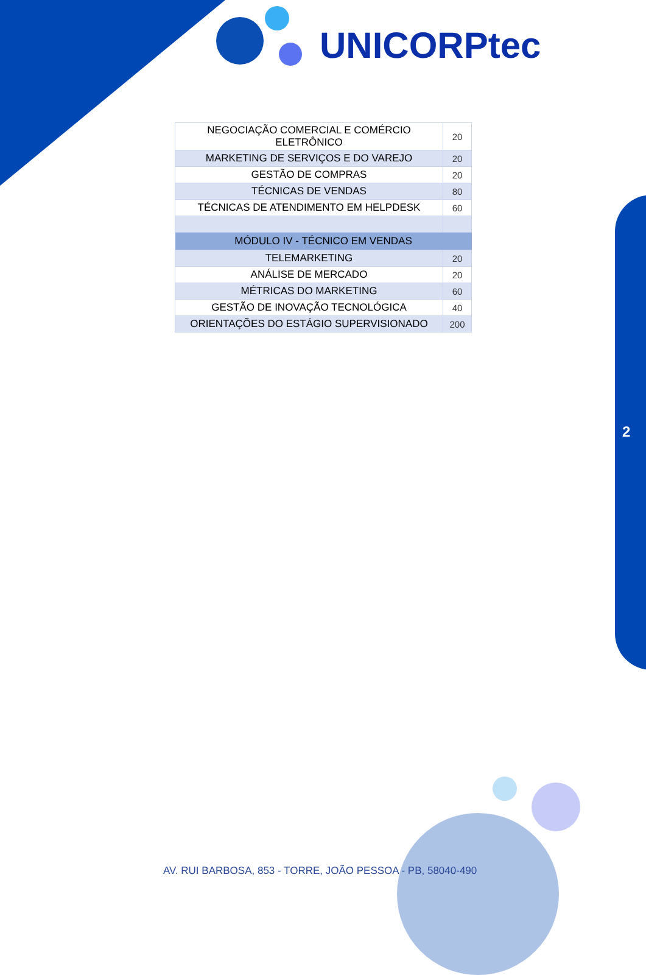UNICORPtec
| NEGOCIAÇÃO COMERCIAL E COMÉRCIO ELETRÔNICO | 20 |
| MARKETING DE SERVIÇOS E DO VAREJO | 20 |
| GESTÃO DE COMPRAS | 20 |
| TÉCNICAS DE VENDAS | 80 |
| TÉCNICAS DE ATENDIMENTO EM HELPDESK | 60 |
| MÓDULO IV - TÉCNICO EM VENDAS | |
| TELEMARKETING | 20 |
| ANÁLISE DE MERCADO | 20 |
| MÉTRICAS DO MARKETING | 60 |
| GESTÃO DE INOVAÇÃO TECNOLÓGICA | 40 |
| ORIENTAÇÕES DO ESTÁGIO SUPERVISIONADO | 200 |
2
AV. RUI BARBOSA, 853 - TORRE, JOÃO PESSOA - PB, 58040-490